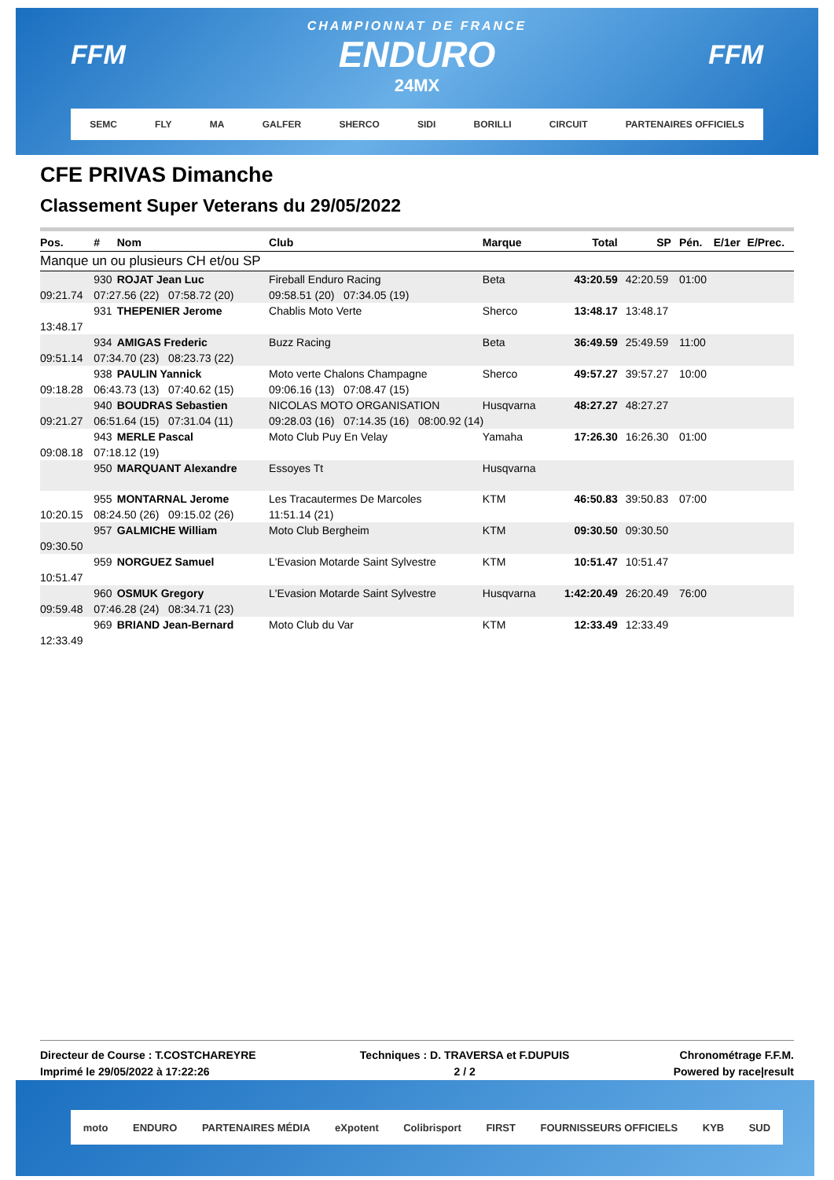FFM FFM
CHAMPIONNAT DE FRANCE
ENDURO
24MX
SEMC FLY MA GALFER SHERCO SIDI BORILLI CIRCUIT PARTENAIRES OFFICIELS
CFE PRIVAS Dimanche
Classement Super Veterans du 29/05/2022
| Pos. | # | Nom | Club | Marque | Total | SP | Pén. | E/1er | E/Prec. |
| --- | --- | --- | --- | --- | --- | --- | --- | --- | --- |
| Manque un ou plusieurs CH et/ou SP | | | | | | | | | |
| | 930 | ROJAT Jean Luc | Fireball Enduro Racing | Beta | 43:20.59 | 42:20.59 | 01:00 | | |
| 09:21.74 | 07:27.56 (22) 07:58.72 (20) | | 09:58.51 (20) 07:34.05 (19) | | | | | | |
| | 931 | THEPENIER Jerome | Chablis Moto Verte | Sherco | 13:48.17 | 13:48.17 | | | |
| 13:48.17 | | | | | | | | | |
| | 934 | AMIGAS Frederic | Buzz Racing | Beta | 36:49.59 | 25:49.59 | 11:00 | | |
| 09:51.14 | 07:34.70 (23) 08:23.73 (22) | | | | | | | | |
| | 938 | PAULIN Yannick | Moto verte Chalons Champagne | Sherco | 49:57.27 | 39:57.27 | 10:00 | | |
| 09:18.28 | 06:43.73 (13) 07:40.62 (15) | | 09:06.16 (13) 07:08.47 (15) | | | | | | |
| | 940 | BOUDRAS Sebastien | NICOLAS MOTO ORGANISATION | Husqvarna | 48:27.27 | 48:27.27 | | | |
| 09:21.27 | 06:51.64 (15) 07:31.04 (11) | | 09:28.03 (16) 07:14.35 (16) 08:00.92 (14) | | | | | | |
| | 943 | MERLE Pascal | Moto Club Puy En Velay | Yamaha | 17:26.30 | 16:26.30 | 01:00 | | |
| 09:08.18 | 07:18.12 (19) | | | | | | | | |
| | 950 | MARQUANT Alexandre | Essoyes Tt | Husqvarna | | | | | |
| | 955 | MONTARNAL Jerome | Les Tracautermes De Marcoles | KTM | 46:50.83 | 39:50.83 | 07:00 | | |
| 10:20.15 | 08:24.50 (26) 09:15.02 (26) | | 11:51.14 (21) | | | | | | |
| | 957 | GALMICHE William | Moto Club Bergheim | KTM | 09:30.50 | 09:30.50 | | | |
| 09:30.50 | | | | | | | | | |
| | 959 | NORGUEZ Samuel | L'Evasion Motarde Saint Sylvestre | KTM | 10:51.47 | 10:51.47 | | | |
| 10:51.47 | | | | | | | | | |
| | 960 | OSMUK Gregory | L'Evasion Motarde Saint Sylvestre | Husqvarna | 1:42:20.49 | 26:20.49 | 76:00 | | |
| 09:59.48 | 07:46.28 (24) 08:34.71 (23) | | | | | | | | |
| | 969 | BRIAND Jean-Bernard | Moto Club du Var | KTM | 12:33.49 | 12:33.49 | | | |
| 12:33.49 | | | | | | | | | |
Directeur de Course : T.COSTCHAREYRE
Imprimé le 29/05/2022 à 17:22:26
Techniques : D. TRAVERSA et F.DUPUIS
2 / 2
Chronométrage F.F.M.
Powered by race|result
moto ENDURO PARTENAIRES MÉDIA eXpotent Colibrisport FIRST FOURNISSEURS OFFICIELS KYB SUD